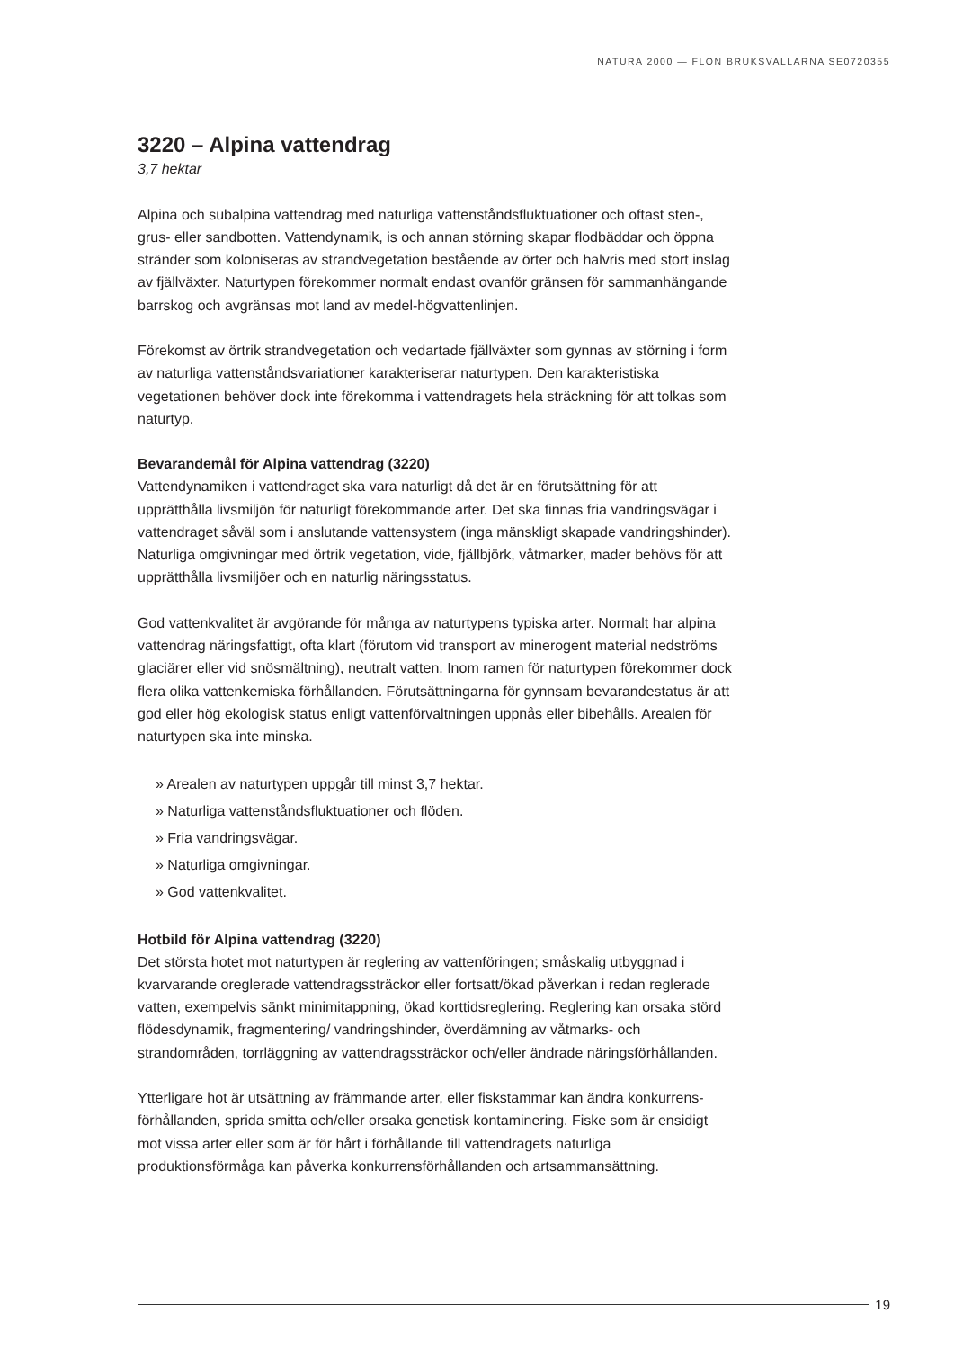NATURA 2000 — FLON BRUKSVALLARNA SE0720355
3220 – Alpina vattendrag
3,7 hektar
Alpina och subalpina vattendrag med naturliga vattenståndsfluktuationer och oftast sten-, grus- eller sandbotten. Vattendynamik, is och annan störning skapar flodbäddar och öppna stränder som koloniseras av strandvegetation bestående av örter och halvris med stort inslag av fjällväxter. Naturtypen förekommer normalt endast ovanför gränsen för sammanhängande barrskog och avgränsas mot land av medel-högvattenlinjen.
Förekomst av örtrik strandvegetation och vedartade fjällväxter som gynnas av störning i form av naturliga vattenståndsvariationer karakteriserar naturtypen. Den karakteristiska vegetationen behöver dock inte förekomma i vattendragets hela sträckning för att tolkas som naturtyp.
Bevarandemål för Alpina vattendrag (3220)
Vattendynamiken i vattendraget ska vara naturligt då det är en förutsättning för att upprätthålla livsmiljön för naturligt förekommande arter. Det ska finnas fria vandringsvägar i vattendraget såväl som i anslutande vattensystem (inga mänskligt skapade vandringshinder). Naturliga omgivningar med örtrik vegetation, vide, fjällbjörk, våtmarker, mader behövs för att upprätthålla livsmiljöer och en naturlig näringsstatus.
God vattenkvalitet är avgörande för många av naturtypens typiska arter. Normalt har alpina vattendrag näringsfattigt, ofta klart (förutom vid transport av minerogent material nedströms glaciärer eller vid snösmältning), neutralt vatten. Inom ramen för naturtypen förekommer dock flera olika vattenkemiska förhållanden. Förutsättningarna för gynnsam bevarandestatus är att god eller hög ekologisk status enligt vattenförvaltningen uppnås eller bibehålls. Arealen för naturtypen ska inte minska.
» Arealen av naturtypen uppgår till minst 3,7 hektar.
» Naturliga vattenståndsfluktuationer och flöden.
» Fria vandringsvägar.
» Naturliga omgivningar.
» God vattenkvalitet.
Hotbild för Alpina vattendrag (3220)
Det största hotet mot naturtypen är reglering av vattenföringen; småskalig utbyggnad i kvarvarande oreglerade vattendragssträckor eller fortsatt/ökad påverkan i redan reglerade vatten, exempelvis sänkt minimitappning, ökad korttidsreglering. Reglering kan orsaka störd flödesdynamik, fragmentering/ vandringshinder, överdämning av våtmarks- och strandområden, torrläggning av vattendragssträckor och/eller ändrade näringsförhållanden.
Ytterligare hot är utsättning av främmande arter, eller fiskstammar kan ändra konkurrens-förhållanden, sprida smitta och/eller orsaka genetisk kontaminering. Fiske som är ensidigt mot vissa arter eller som är för hårt i förhållande till vattendragets naturliga produktionsförmåga kan påverka konkurrensförhållanden och artsammansättning.
19